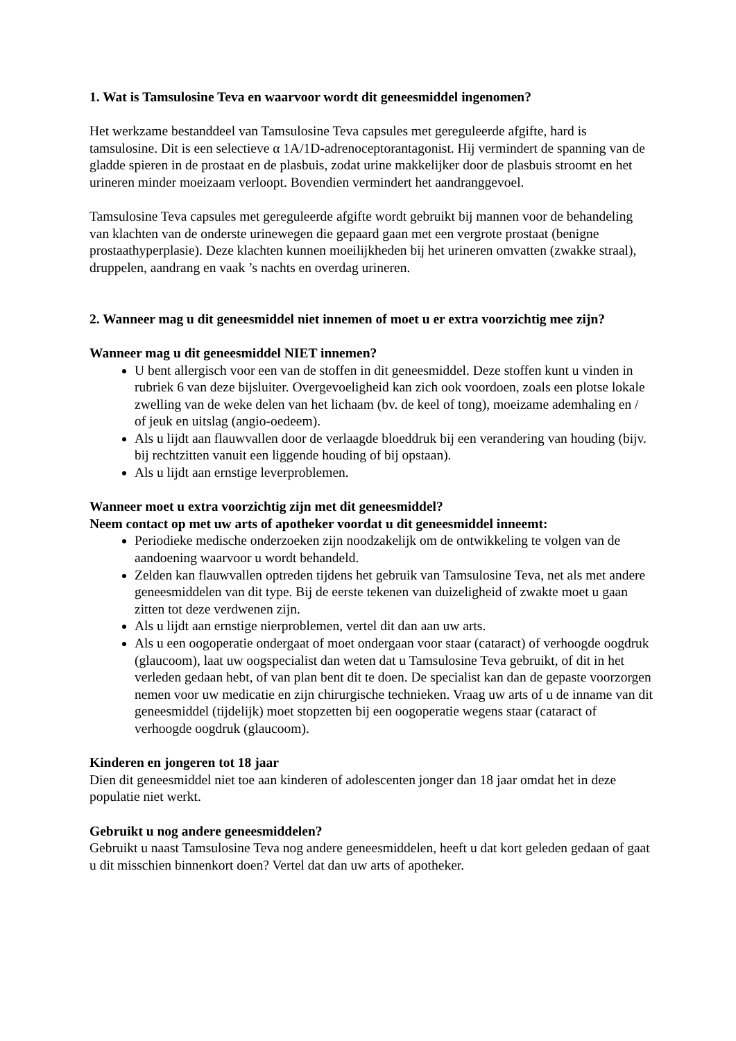1. Wat is Tamsulosine Teva en waarvoor wordt dit geneesmiddel ingenomen?
Het werkzame bestanddeel van Tamsulosine Teva capsules met gereguleerde afgifte, hard is tamsulosine. Dit is een selectieve α 1A/1D-adrenoceptorantagonist. Hij vermindert de spanning van de gladde spieren in de prostaat en de plasbuis, zodat urine makkelijker door de plasbuis stroomt en het urineren minder moeizaam verloopt. Bovendien vermindert het aandranggevoel.
Tamsulosine Teva capsules met gereguleerde afgifte wordt gebruikt bij mannen voor de behandeling van klachten van de onderste urinewegen die gepaard gaan met een vergrote prostaat (benigne prostaathyperplasie). Deze klachten kunnen moeilijkheden bij het urineren omvatten (zwakke straal), druppelen, aandrang en vaak ’s nachts en overdag urineren.
2. Wanneer mag u dit geneesmiddel niet innemen of moet u er extra voorzichtig mee zijn?
Wanneer mag u dit geneesmiddel NIET innemen?
U bent allergisch voor een van de stoffen in dit geneesmiddel. Deze stoffen kunt u vinden in rubriek 6 van deze bijsluiter. Overgevoeligheid kan zich ook voordoen, zoals een plotse lokale zwelling van de weke delen van het lichaam (bv. de keel of tong), moeizame ademhaling en / of jeuk en uitslag (angio-oedeem).
Als u lijdt aan flauwvallen door de verlaagde bloeddruk bij een verandering van houding (bijv. bij rechtzitten vanuit een liggende houding of bij opstaan).
Als u lijdt aan ernstige leverproblemen.
Wanneer moet u extra voorzichtig zijn met dit geneesmiddel?
Neem contact op met uw arts of apotheker voordat u dit geneesmiddel inneemt:
Periodieke medische onderzoeken zijn noodzakelijk om de ontwikkeling te volgen van de aandoening waarvoor u wordt behandeld.
Zelden kan flauwvallen optreden tijdens het gebruik van Tamsulosine Teva, net als met andere geneesmiddelen van dit type. Bij de eerste tekenen van duizeligheid of zwakte moet u gaan zitten tot deze verdwenen zijn.
Als u lijdt aan ernstige nierproblemen, vertel dit dan aan uw arts.
Als u een oogoperatie ondergaat of moet ondergaan voor staar (cataract) of verhoogde oogdruk (glaucoom), laat uw oogspecialist dan weten dat u Tamsulosine Teva gebruikt, of dit in het verleden gedaan hebt, of van plan bent dit te doen. De specialist kan dan de gepaste voorzorgen nemen voor uw medicatie en zijn chirurgische technieken. Vraag uw arts of u de inname van dit geneesmiddel (tijdelijk) moet stopzetten bij een oogoperatie wegens staar (cataract of verhoogde oogdruk (glaucoom).
Kinderen en jongeren tot 18 jaar
Dien dit geneesmiddel niet toe aan kinderen of adolescenten jonger dan 18 jaar omdat het in deze populatie niet werkt.
Gebruikt u nog andere geneesmiddelen?
Gebruikt u naast Tamsulosine Teva nog andere geneesmiddelen, heeft u dat kort geleden gedaan of gaat u dit misschien binnenkort doen? Vertel dat dan uw arts of apotheker.